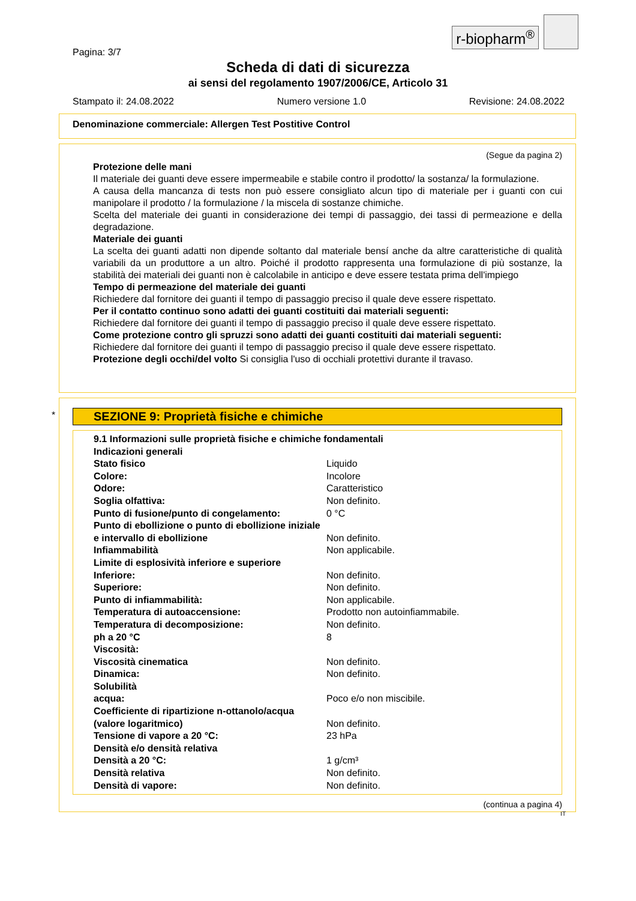r-biopharm<sup>®</sup>
Pagina: 3/7
Scheda di dati di sicurezza
ai sensi del regolamento 1907/2006/CE, Articolo 31
Stampato il: 24.08.2022 Numero versione 1.0 Revisione: 24.08.2022
Denominazione commerciale: Allergen Test Postitive Control
(Segue da pagina 2)
Protezione delle mani
Il materiale dei guanti deve essere impermeabile e stabile contro il prodotto/ la sostanza/ la formulazione.
A causa della mancanza di tests non può essere consigliato alcun tipo di materiale per i guanti con cui manipolare il prodotto / la formulazione / la miscela di sostanze chimiche.
Scelta del materiale dei guanti in considerazione dei tempi di passaggio, dei tassi di permeazione e della degradazione.
Materiale dei guanti
La scelta dei guanti adatti non dipende soltanto dal materiale bensí anche da altre caratteristiche di qualità variabili da un produttore a un altro. Poiché il prodotto rappresenta una formulazione di più sostanze, la stabilità dei materiali dei guanti non è calcolabile in anticipo e deve essere testata prima dell'impiego
Tempo di permeazione del materiale dei guanti
Richiedere dal fornitore dei guanti il tempo di passaggio preciso il quale deve essere rispettato.
Per il contatto continuo sono adatti dei guanti costituiti dai materiali seguenti:
Richiedere dal fornitore dei guanti il tempo di passaggio preciso il quale deve essere rispettato.
Come protezione contro gli spruzzi sono adatti dei guanti costituiti dai materiali seguenti:
Richiedere dal fornitore dei guanti il tempo di passaggio preciso il quale deve essere rispettato.
Protezione degli occhi/del volto Si consiglia l'uso di occhiali protettivi durante il travaso.
*
SEZIONE 9: Proprietà fisiche e chimiche
| 9.1 Informazioni sulle proprietà fisiche e chimiche fondamentali | |
| Indicazioni generali | |
| Stato fisico | Liquido |
| Colore: | Incolore |
| Odore: | Caratteristico |
| Soglia olfattiva: | Non definito. |
| Punto di fusione/punto di congelamento: | 0 °C |
| Punto di ebollizione o punto di ebollizione iniziale e intervallo di ebollizione | Non definito. |
| Infiammabilità | Non applicabile. |
| Limite di esplosività inferiore e superiore | |
| Inferiore: | Non definito. |
| Superiore: | Non definito. |
| Punto di infiammabilità: | Non applicabile. |
| Temperatura di autoaccensione: | Prodotto non autoinfiammabile. |
| Temperatura di decomposizione: | Non definito. |
| ph a 20 °C | 8 |
| Viscosità: | |
| Viscosità cinematica | Non definito. |
| Dinamica: | Non definito. |
| Solubilità | |
| acqua: | Poco e/o non miscibile. |
| Coefficiente di ripartizione n-ottanolo/acqua (valore logaritmico) | Non definito. |
| Tensione di vapore a 20 °C: | 23 hPa |
| Densità e/o densità relativa | |
| Densità a 20 °C: | 1 g/cm³ |
| Densità relativa | Non definito. |
| Densità di vapore: | Non definito. |
(continua a pagina 4)
IT